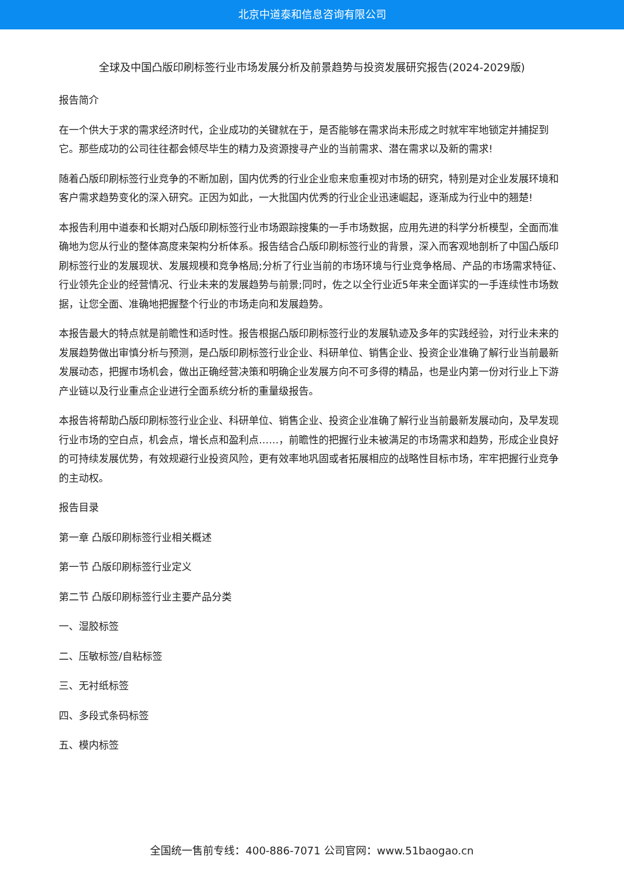北京中道泰和信息咨询有限公司
全球及中国凸版印刷标签行业市场发展分析及前景趋势与投资发展研究报告(2024-2029版)
报告简介
在一个供大于求的需求经济时代，企业成功的关键就在于，是否能够在需求尚未形成之时就牢牢地锁定并捕捉到它。那些成功的公司往往都会倾尽毕生的精力及资源搜寻产业的当前需求、潜在需求以及新的需求!
随着凸版印刷标签行业竞争的不断加剧，国内优秀的行业企业愈来愈重视对市场的研究，特别是对企业发展环境和客户需求趋势变化的深入研究。正因为如此，一大批国内优秀的行业企业迅速崛起，逐渐成为行业中的翘楚!
本报告利用中道泰和长期对凸版印刷标签行业市场跟踪搜集的一手市场数据，应用先进的科学分析模型，全面而准确地为您从行业的整体高度来架构分析体系。报告结合凸版印刷标签行业的背景，深入而客观地剖析了中国凸版印刷标签行业的发展现状、发展规模和竞争格局;分析了行业当前的市场环境与行业竞争格局、产品的市场需求特征、行业领先企业的经营情况、行业未来的发展趋势与前景;同时，佐之以全行业近5年来全面详实的一手连续性市场数据，让您全面、准确地把握整个行业的市场走向和发展趋势。
本报告最大的特点就是前瞻性和适时性。报告根据凸版印刷标签行业的发展轨迹及多年的实践经验，对行业未来的发展趋势做出审慎分析与预测，是凸版印刷标签行业企业、科研单位、销售企业、投资企业准确了解行业当前最新发展动态，把握市场机会，做出正确经营决策和明确企业发展方向不可多得的精品，也是业内第一份对行业上下游产业链以及行业重点企业进行全面系统分析的重量级报告。
本报告将帮助凸版印刷标签行业企业、科研单位、销售企业、投资企业准确了解行业当前最新发展动向，及早发现行业市场的空白点，机会点，增长点和盈利点……，前瞻性的把握行业未被满足的市场需求和趋势，形成企业良好的可持续发展优势，有效规避行业投资风险，更有效率地巩固或者拓展相应的战略性目标市场，牢牢把握行业竞争的主动权。
报告目录
第一章 凸版印刷标签行业相关概述
第一节 凸版印刷标签行业定义
第二节 凸版印刷标签行业主要产品分类
一、湿胶标签
二、压敏标签/自粘标签
三、无衬纸标签
四、多段式条码标签
五、模内标签
全国统一售前专线：400-886-7071 公司官网：www.51baogao.cn